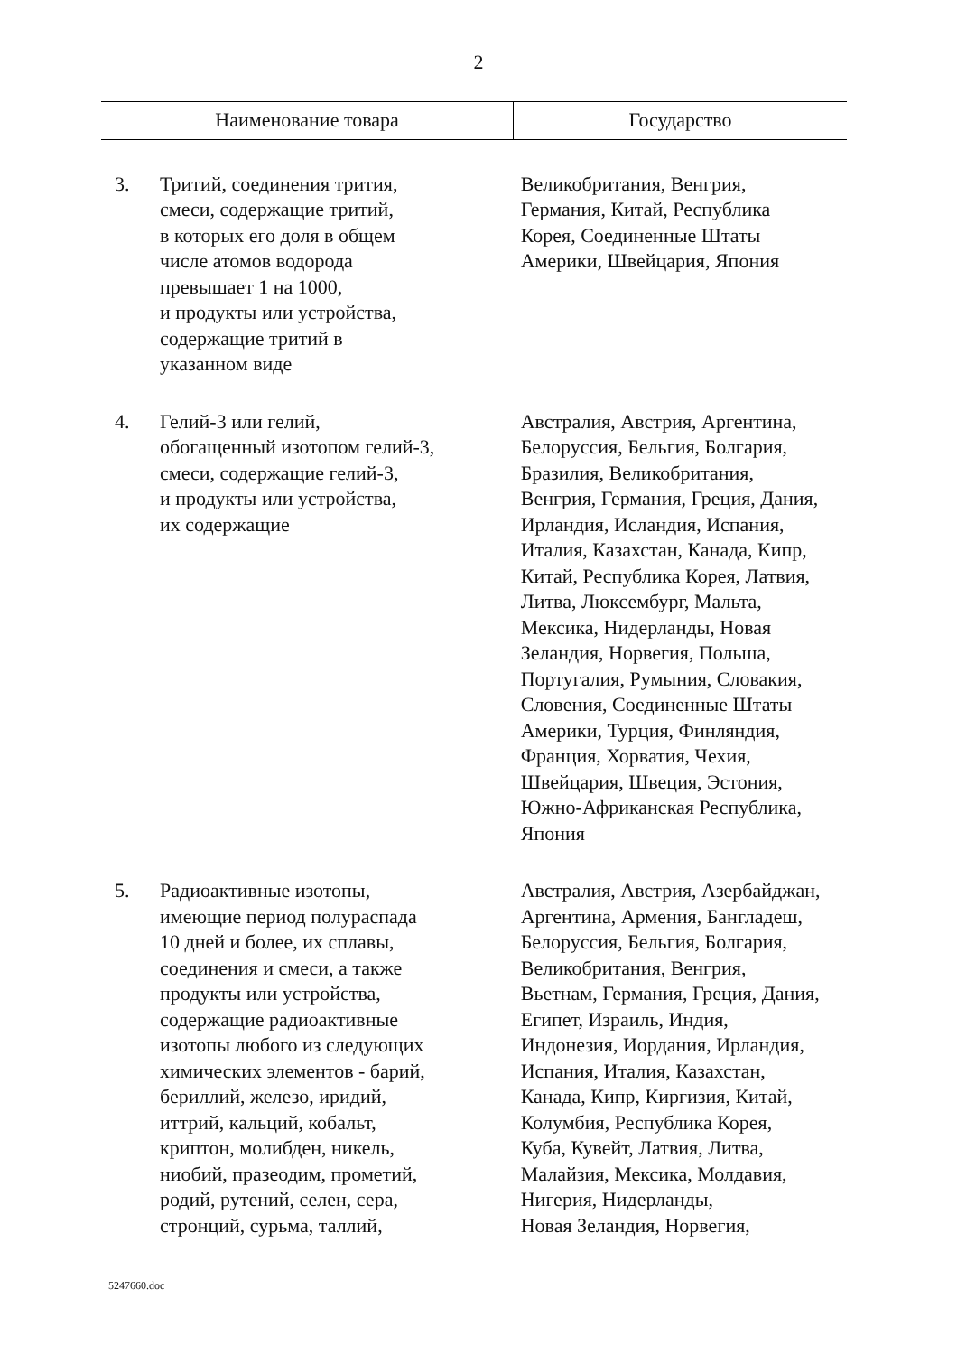2
| Наименование товара | | Государство |
| --- | --- | --- |
| 3. | Тритий, соединения трития, смеси, содержащие тритий, в которых его доля в общем числе атомов водорода превышает 1 на 1000, и продукты или устройства, содержащие тритий в указанном виде | Великобритания, Венгрия, Германия, Китай, Республика Корея, Соединенные Штаты Америки, Швейцария, Япония |
| 4. | Гелий-3 или гелий, обогащенный изотопом гелий-3, смеси, содержащие гелий-3, и продукты или устройства, их содержащие | Австралия, Австрия, Аргентина, Белоруссия, Бельгия, Болгария, Бразилия, Великобритания, Венгрия, Германия, Греция, Дания, Ирландия, Исландия, Испания, Италия, Казахстан, Канада, Кипр, Китай, Республика Корея, Латвия, Литва, Люксембург, Мальта, Мексика, Нидерланды, Новая Зеландия, Норвегия, Польша, Португалия, Румыния, Словакия, Словения, Соединенные Штаты Америки, Турция, Финляндия, Франция, Хорватия, Чехия, Швейцария, Швеция, Эстония, Южно-Африканская Республика, Япония |
| 5. | Радиоактивные изотопы, имеющие период полураспада 10 дней и более, их сплавы, соединения и смеси, а также продукты или устройства, содержащие радиоактивные изотопы любого из следующих химических элементов - барий, бериллий, железо, иридий, иттрий, кальций, кобальт, криптон, молибден, никель, ниобий, празеодим, прометий, родий, рутений, селен, сера, стронций, сурьма, таллий, | Австралия, Австрия, Азербайджан, Аргентина, Армения, Бангладеш, Белоруссия, Бельгия, Болгария, Великобритания, Венгрия, Вьетнам, Германия, Греция, Дания, Египет, Израиль, Индия, Индонезия, Иордания, Ирландия, Испания, Италия, Казахстан, Канада, Кипр, Киргизия, Китай, Колумбия, Республика Корея, Куба, Кувейт, Латвия, Литва, Малайзия, Мексика, Молдавия, Нигерия, Нидерланды, Новая Зеландия, Норвегия, |
5247660.doc